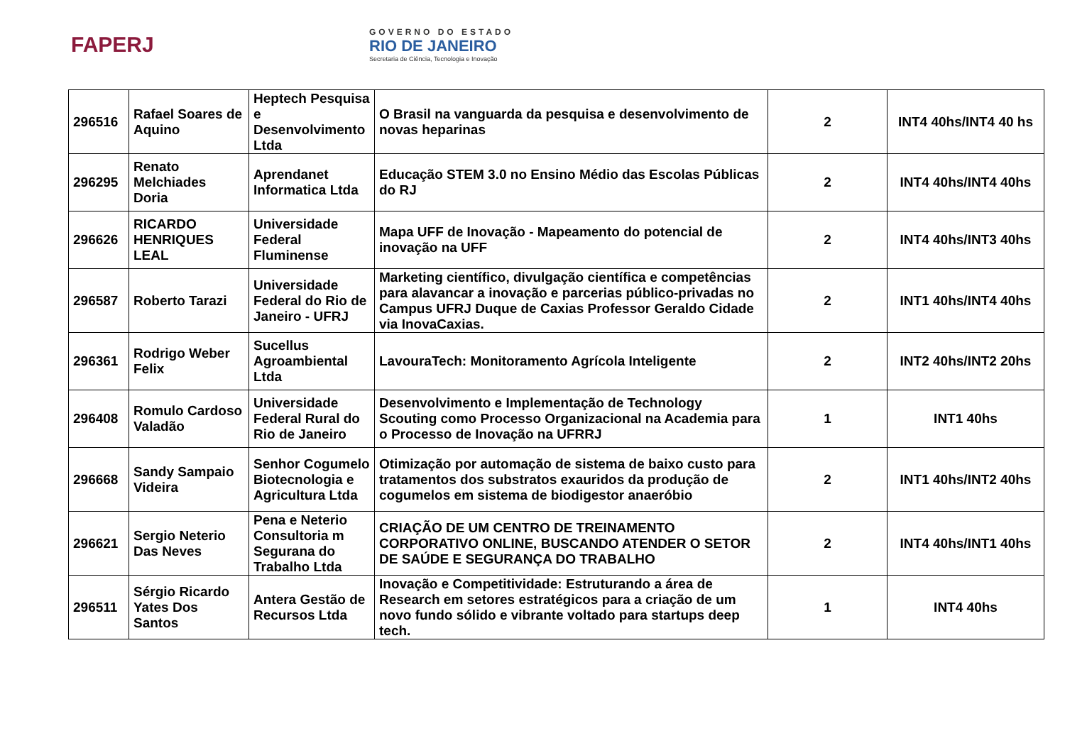FAPERJ
GOVERNO DO ESTADO
RIO DE JANEIRO
Secretaria de Ciência, Tecnologia e Inovação
| 296516 | Rafael Soares de Aquino | Heptech Pesquisa e Desenvolvimento Ltda | O Brasil na vanguarda da pesquisa e desenvolvimento de novas heparinas | 2 | INT4 40hs/INT4 40 hs |
| 296295 | Renato Melchiades Doria | Aprendanet Informatica Ltda | Educação STEM 3.0 no Ensino Médio das Escolas Públicas do RJ | 2 | INT4 40hs/INT4 40hs |
| 296626 | RICARDO HENRIQUES LEAL | Universidade Federal Fluminense | Mapa UFF de Inovação - Mapeamento do potencial de inovação na UFF | 2 | INT4 40hs/INT3 40hs |
| 296587 | Roberto Tarazi | Universidade Federal do Rio de Janeiro - UFRJ | Marketing científico, divulgação científica e competências para alavancar a inovação e parcerias público-privadas no Campus UFRJ Duque de Caxias Professor Geraldo Cidade via InovaCaxias. | 2 | INT1 40hs/INT4 40hs |
| 296361 | Rodrigo Weber Felix | Sucellus Agroambiental Ltda | LavouraTech: Monitoramento Agrícola Inteligente | 2 | INT2 40hs/INT2 20hs |
| 296408 | Romulo Cardoso Valadão | Universidade Federal Rural do Rio de Janeiro | Desenvolvimento e Implementação de Technology Scouting como Processo Organizacional na Academia para o Processo de Inovação na UFRRJ | 1 | INT1 40hs |
| 296668 | Sandy Sampaio Videira | Senhor Cogumelo Biotecnologia e Agricultura Ltda | Otimização por automação de sistema de baixo custo para tratamentos dos substratos exauridos da produção de cogumelos em sistema de biodigestor anaeróbio | 2 | INT1 40hs/INT2 40hs |
| 296621 | Sergio Neterio Das Neves | Pena e Neterio Consultoria m Segurana do Trabalho Ltda | CRIAÇÃO DE UM CENTRO DE TREINAMENTO CORPORATIVO ONLINE, BUSCANDO ATENDER O SETOR DE SAÚDE E SEGURANÇA DO TRABALHO | 2 | INT4 40hs/INT1 40hs |
| 296511 | Sérgio Ricardo Yates Dos Santos | Antera Gestão de Recursos Ltda | Inovação e Competitividade: Estruturando a área de Research em setores estratégicos para a criação de um novo fundo sólido e vibrante voltado para startups deep tech. | 1 | INT4 40hs |